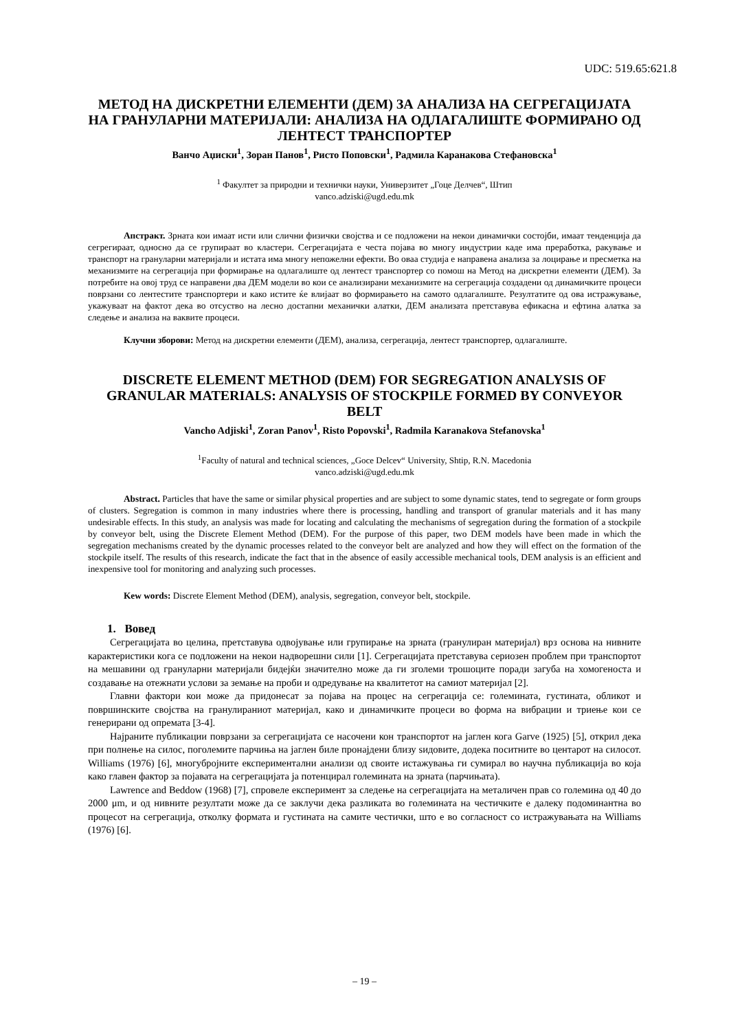UDC: 519.65:621.8
МЕТОД НА ДИСКРЕТНИ ЕЛЕМЕНТИ (ДЕМ) ЗА АНАЛИЗА НА СЕГРЕГАЦИЈАТА НА ГРАНУЛАРНИ МАТЕРИЈАЛИ: АНАЛИЗА НА ОДЛАГАЛИШТЕ ФОРМИРАНО ОД ЛЕНТЕСТ ТРАНСПОРТЕР
Ванчо Аџиски<sup>1</sup>, Зоран Панов<sup>1</sup>, Ристо Поповски<sup>1</sup>, Радмила Каранакова Стефановска<sup>1</sup>
<sup>1</sup> Факултет за природни и технички науки, Универзитет „Гоце Делчев“, Штип
vanco.adziski@ugd.edu.mk
Апстракт. Зрната кои имаат исти или слични физички својства и се подложени на некои динамички состојби, имаат тенденција да сегрегираат, односно да се групираат во кластери. Сегрегацијата е честа појава во многу индустрии каде има преработка, ракување и транспорт на грануларни материјали и истата има многу непожелни ефекти. Во оваа студија е направена анализа за лоцирање и пресметка на механизмите на сегрегација при формирање на одлагалиште од лентест транспортер со помош на Метод на дискретни елементи (ДЕМ). За потребите на овој труд се направени два ДЕМ модели во кои се анализирани механизмите на сегрегација создадени од динамичките процеси поврзани со лентестите транспортери и како истите ќе влијаат во формирањето на самото одлагалиште. Резултатите од ова истражување, укажуваат на фактот дека во отсуство на лесно достапни механички алатки, ДЕМ анализата претставува ефикасна и ефтина алатка за следење и анализа на ваквите процеси.
Клучни зборови: Метод на дискретни елементи (ДЕМ), анализа, сегрегација, лентест транспортер, одлагалиште.
DISCRETE ELEMENT METHOD (DEM) FOR SEGREGATION ANALYSIS OF GRANULAR MATERIALS: ANALYSIS OF STOCKPILE FORMED BY CONVEYOR BELT
Vancho Adjiski<sup>1</sup>, Zoran Panov<sup>1</sup>, Risto Popovski<sup>1</sup>, Radmila Karanakova Stefanovska<sup>1</sup>
<sup>1</sup> Faculty of natural and technical sciences, „Goce Delcev“ University, Shtip, R.N. Macedonia
vanco.adziski@ugd.edu.mk
Abstract. Particles that have the same or similar physical properties and are subject to some dynamic states, tend to segregate or form groups of clusters. Segregation is common in many industries where there is processing, handling and transport of granular materials and it has many undesirable effects. In this study, an analysis was made for locating and calculating the mechanisms of segregation during the formation of a stockpile by conveyor belt, using the Discrete Element Method (DEM). For the purpose of this paper, two DEM models have been made in which the segregation mechanisms created by the dynamic processes related to the conveyor belt are analyzed and how they will effect on the formation of the stockpile itself. The results of this research, indicate the fact that in the absence of easily accessible mechanical tools, DEM analysis is an efficient and inexpensive tool for monitoring and analyzing such processes.
Kew words: Discrete Element Method (DEM), analysis, segregation, conveyor belt, stockpile.
1. Вовед
Сегрегацијата во целина, претставува одвојување или групирање на зрната (гранулиран материјал) врз основа на нивните карактеристики кога се подложени на некои надворешни сили [1]. Сегрегацијата претставува сериозен проблем при транспортот на мешавини од грануларни материјали бидејќи значително може да ги зголеми трошоците поради загуба на хомогеноста и создавање на отежнати услови за земање на проби и одредување на квалитетот на самиот материјал [2].
Главни фактори кои може да придонесат за појава на процес на сегрегација се: големината, густината, обликот и површинските својства на гранулираниот материјал, како и динамичките процеси во форма на вибрации и триење кои се генерирани од опремата [3-4].
Најраните публикации поврзани за сегрегацијата се насочени кон транспортот на јаглен кога Garve (1925) [5], открил дека при полнење на силос, поголемите парчиња на јаглен биле пронајдени близу ѕидовите, додека поситните во центарот на силосот. Williams (1976) [6], многубројните експериментални анализи од своите истажувања ги сумирал во научна публикација во која како главен фактор за појавата на сегрегацијата ја потенцирал големината на зрната (парчињата).
Lawrence and Beddow (1968) [7], спровеле експеримент за следење на сегрегацијата на металичен прав со големина од 40 до 2000 μm, и од нивните резултати може да се заклучи дека разликата во големината на честичките е далеку подоминантна во процесот на сегрегација, отколку формата и густината на самите честички, што е во согласност со истражувањата на Williams (1976) [6].
– 19 –